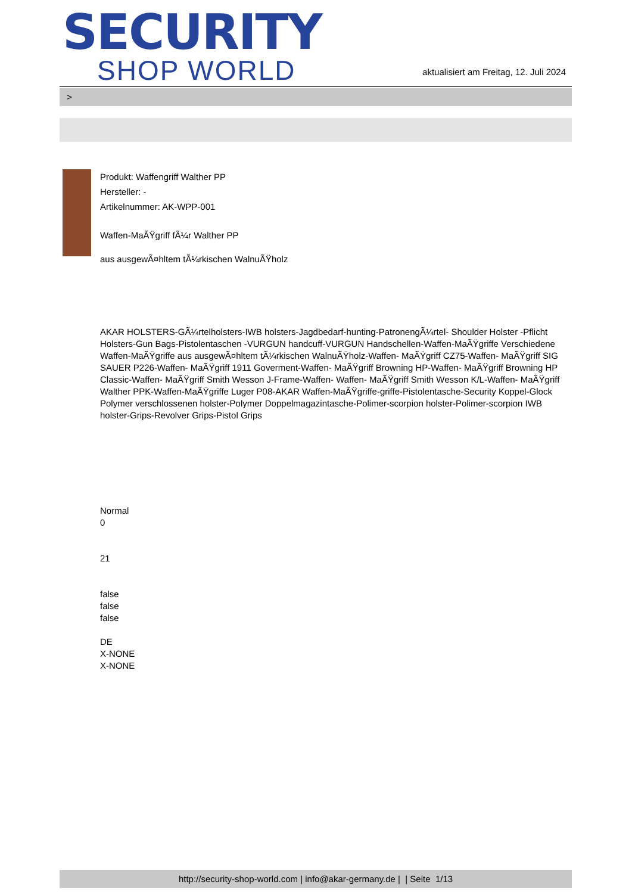SECURITY
SHOP WORLD
aktualisiert am Freitag, 12. Juli 2024
>
Produkt: Waffengriff Walther PP
Hersteller: -
Artikelnummer: AK-WPP-001
Waffen-MaÃŸgriff fÃ¼r Walther PP
aus ausgewÃ¤hltem tÃ¼rkischen WalnuÃŸholz
AKAR HOLSTERS-GÃ¼rtelholsters-IWB holsters-Jagdbedarf-hunting-PatronengÃ¼rtel- Shoulder Holster -Pflicht Holsters-Gun Bags-Pistolentaschen -VURGUN handcuff-VURGUN Handschellen-Waffen-MaÃŸgriffe Verschiedene Waffen-MaÃŸgriffe aus ausgewÃ¤hltem tÃ¼rkischen WalnuÃŸholz-Waffen- MaÃŸgriff CZ75-Waffen- MaÃŸgriff SIG SAUER P226-Waffen- MaÃŸgriff 1911 Goverment-Waffen- MaÃŸgriff Browning HP-Waffen- MaÃŸgriff Browning HP Classic-Waffen- MaÃŸgriff Smith Wesson J-Frame-Waffen- Waffen- MaÃŸgriff Smith Wesson K/L-Waffen- MaÃŸgriff Walther PPK-Waffen-MaÃŸgriffe Luger P08-AKAR Waffen-MaÃŸgriffe-griffe-Pistolentasche-Security Koppel-Glock Polymer verschlossenen holster-Polymer Doppelmagazintasche-Polimer-scorpion holster-Polimer-scorpion IWB holster-Grips-Revolver Grips-Pistol Grips
Normal
0
21
false
false
false
DE
X-NONE
X-NONE
http://security-shop-world.com | info@akar-germany.de | | Seite 1/13